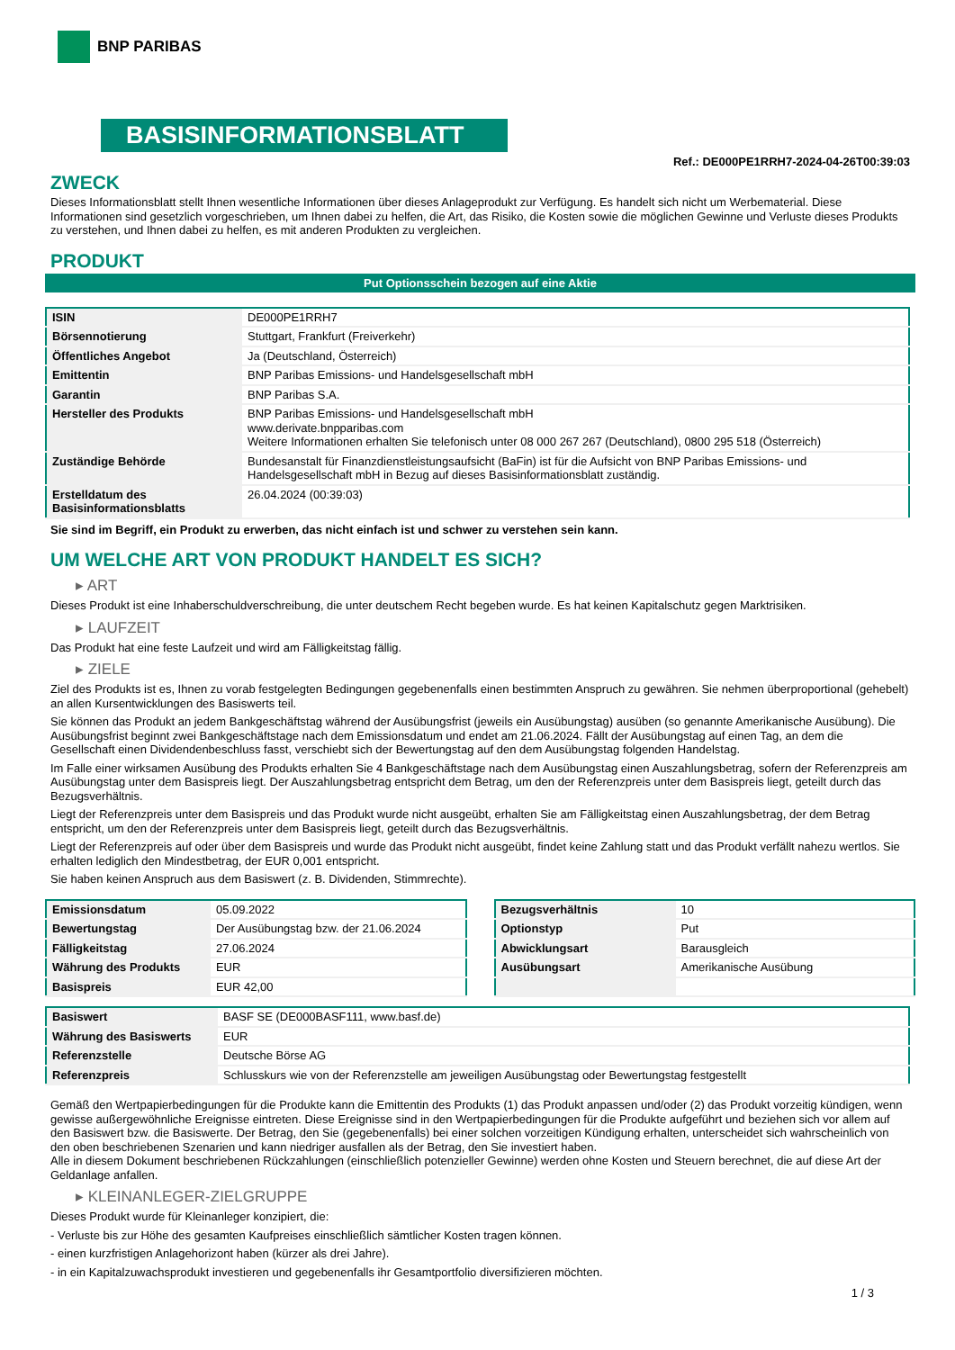BNP PARIBAS
BASISINFORMATIONSBLATT
Ref.: DE000PE1RRH7-2024-04-26T00:39:03
ZWECK
Dieses Informationsblatt stellt Ihnen wesentliche Informationen über dieses Anlageprodukt zur Verfügung. Es handelt sich nicht um Werbematerial. Diese Informationen sind gesetzlich vorgeschrieben, um Ihnen dabei zu helfen, die Art, das Risiko, die Kosten sowie die möglichen Gewinne und Verluste dieses Produkts zu verstehen, und Ihnen dabei zu helfen, es mit anderen Produkten zu vergleichen.
PRODUKT
Put Optionsschein bezogen auf eine Aktie
| ISIN | DE000PE1RRH7 |
| Börsennotierung | Stuttgart, Frankfurt (Freiverkehr) |
| Öffentliches Angebot | Ja (Deutschland, Österreich) |
| Emittentin | BNP Paribas Emissions- und Handelsgesellschaft mbH |
| Garantin | BNP Paribas S.A. |
| Hersteller des Produkts | BNP Paribas Emissions- und Handelsgesellschaft mbH www.derivate.bnpparibas.com Weitere Informationen erhalten Sie telefonisch unter 08 000 267 267 (Deutschland), 0800 295 518 (Österreich) |
| Zuständige Behörde | Bundesanstalt für Finanzdienstleistungsaufsicht (BaFin) ist für die Aufsicht von BNP Paribas Emissions- und Handelsgesellschaft mbH in Bezug auf dieses Basisinformationsblatt zuständig. |
| Erstelldatum des Basisinformationsblatts | 26.04.2024 (00:39:03) |
Sie sind im Begriff, ein Produkt zu erwerben, das nicht einfach ist und schwer zu verstehen sein kann.
UM WELCHE ART VON PRODUKT HANDELT ES SICH?
▸ ART
Dieses Produkt ist eine Inhaberschuldverschreibung, die unter deutschem Recht begeben wurde. Es hat keinen Kapitalschutz gegen Marktrisiken.
▸ LAUFZEIT
Das Produkt hat eine feste Laufzeit und wird am Fälligkeitstag fällig.
▸ ZIELE
Ziel des Produkts ist es, Ihnen zu vorab festgelegten Bedingungen gegebenenfalls einen bestimmten Anspruch zu gewähren. Sie nehmen überproportional (gehebelt) an allen Kursentwicklungen des Basiswerts teil.
Sie können das Produkt an jedem Bankgeschäftstag während der Ausübungsfrist (jeweils ein Ausübungstag) ausüben (so genannte Amerikanische Ausübung). Die Ausübungsfrist beginnt zwei Bankgeschäftstage nach dem Emissionsdatum und endet am 21.06.2024. Fällt der Ausübungstag auf einen Tag, an dem die Gesellschaft einen Dividendenbeschluss fasst, verschiebt sich der Bewertungstag auf den dem Ausübungstag folgenden Handelstag.
Im Falle einer wirksamen Ausübung des Produkts erhalten Sie 4 Bankgeschäftstage nach dem Ausübungstag einen Auszahlungsbetrag, sofern der Referenzpreis am Ausübungstag unter dem Basispreis liegt. Der Auszahlungsbetrag entspricht dem Betrag, um den der Referenzpreis unter dem Basispreis liegt, geteilt durch das Bezugsverhältnis.
Liegt der Referenzpreis unter dem Basispreis und das Produkt wurde nicht ausgeübt, erhalten Sie am Fälligkeitstag einen Auszahlungsbetrag, der dem Betrag entspricht, um den der Referenzpreis unter dem Basispreis liegt, geteilt durch das Bezugsverhältnis.
Liegt der Referenzpreis auf oder über dem Basispreis und wurde das Produkt nicht ausgeübt, findet keine Zahlung statt und das Produkt verfällt nahezu wertlos. Sie erhalten lediglich den Mindestbetrag, der EUR 0,001 entspricht.
Sie haben keinen Anspruch aus dem Basiswert (z. B. Dividenden, Stimmrechte).
| Emissionsdatum | 05.09.2022 |
| Bewertungstag | Der Ausübungstag bzw. der 21.06.2024 |
| Fälligkeitstag | 27.06.2024 |
| Währung des Produkts | EUR |
| Basispreis | EUR 42,00 |
| Bezugsverhältnis | 10 |
| Optionstyp | Put |
| Abwicklungsart | Barausgleich |
| Ausübungsart | Amerikanische Ausübung |
| Basiswert | BASF SE (DE000BASF111, www.basf.de) |
| Währung des Basiswerts | EUR |
| Referenzstelle | Deutsche Börse AG |
| Referenzpreis | Schlusskurs wie von der Referenzstelle am jeweiligen Ausübungstag oder Bewertungstag festgestellt |
Gemäß den Wertpapierbedingungen für die Produkte kann die Emittentin des Produkts (1) das Produkt anpassen und/oder (2) das Produkt vorzeitig kündigen, wenn gewisse außergewöhnliche Ereignisse eintreten. Diese Ereignisse sind in den Wertpapierbedingungen für die Produkte aufgeführt und beziehen sich vor allem auf den Basiswert bzw. die Basiswerte. Der Betrag, den Sie (gegebenenfalls) bei einer solchen vorzeitigen Kündigung erhalten, unterscheidet sich wahrscheinlich von den oben beschriebenen Szenarien und kann niedriger ausfallen als der Betrag, den Sie investiert haben.
Alle in diesem Dokument beschriebenen Rückzahlungen (einschließlich potenzieller Gewinne) werden ohne Kosten und Steuern berechnet, die auf diese Art der Geldanlage anfallen.
▸ KLEINANLEGER-ZIELGRUPPE
Dieses Produkt wurde für Kleinanleger konzipiert, die:
- Verluste bis zur Höhe des gesamten Kaufpreises einschließlich sämtlicher Kosten tragen können.
- einen kurzfristigen Anlagehorizont haben (kürzer als drei Jahre).
- in ein Kapitalzuwachsprodukt investieren und gegebenenfalls ihr Gesamtportfolio diversifizieren möchten.
1 / 3